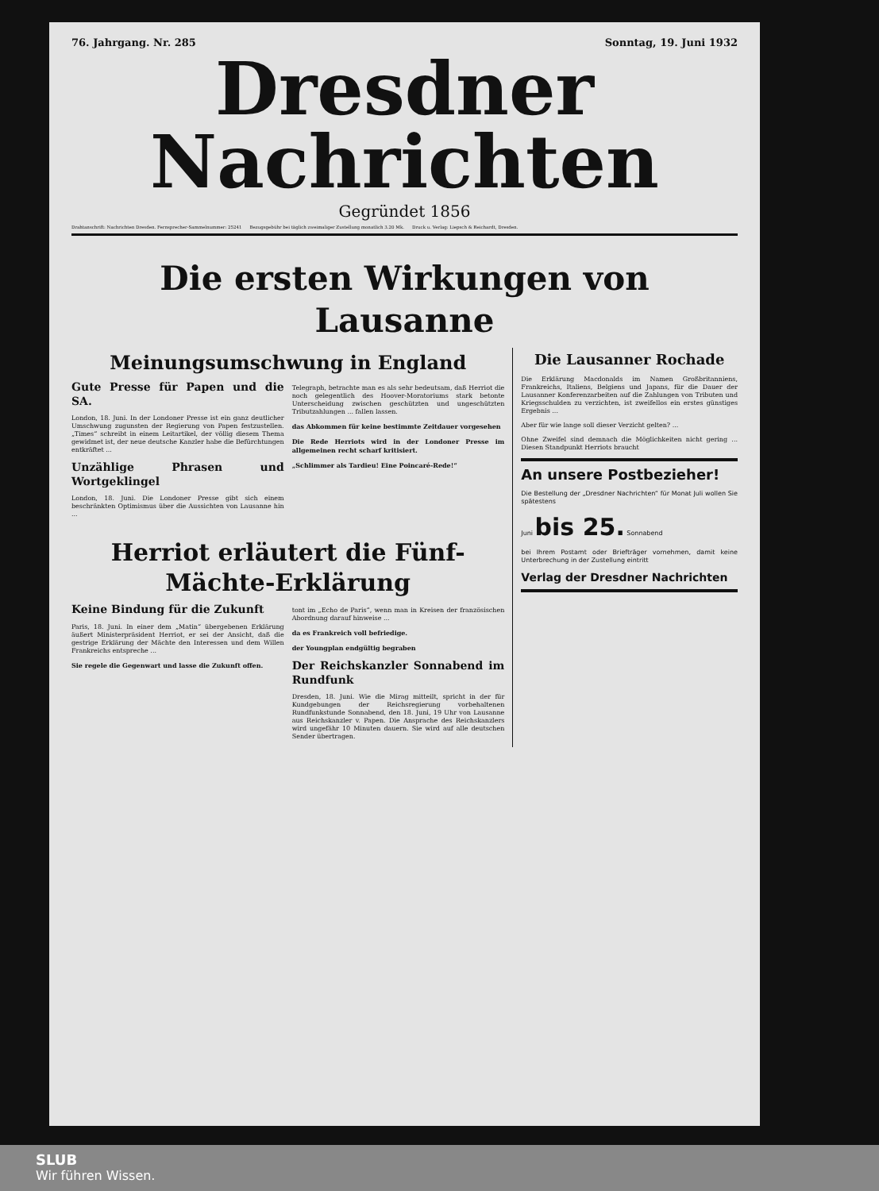76. Jahrgang. Nr. 285 Sonntag, 19. Juni 1932
Dresdner Nachrichten
Gegründet 1856
Drahtanschrift: Nachrichten Dresden. Fernsprecher-Sammelnummer: 25241
Bezugsgebühr bei täglich zweimaliger Zustellung monatlich 3.20 Mk.
Druck u. Verlag: Liepsch & Reichardt, Dresden.
Die ersten Wirkungen von Lausanne
Meinungsumschwung in England
Gute Presse für Papen und die SA.
London, 18. Juni. In der Londoner Presse ist ein ganz deutlicher Umschwung zugunsten der Regierung von Papen festzustellen. „Times“ schreibt in einem Leitartikel, der völlig diesem Thema gewidmet ist, der neue deutsche Kanzler habe die Befürchtungen entkräftet ...
Unzählige Phrasen und Wortgeklingel
London, 18. Juni. Die Londoner Presse gibt sich einem beschränkten Optimismus über die Aussichten von Lausanne hin ...
Telegraph, betrachte man es als sehr bedeutsam, daß Herriot die noch gelegentlich des Hoover-Moratoriums stark betonte Unterscheidung zwischen geschützten und ungeschützten Tributzahlungen ... fallen lassen.
das Abkommen für keine bestimmte Zeitdauer vorgesehen
Die Rede Herriots wird in der Londoner Presse im allgemeinen recht scharf kritisiert.
„Schlimmer als Tardieu! Eine Poincaré-Rede!“
Herriot erläutert die Fünf-Mächte-Erklärung
Keine Bindung für die Zukunft
Paris, 18. Juni. In einer dem „Matin“ übergebenen Erklärung äußert Ministerpräsident Herriot, er sei der Ansicht, daß die gestrige Erklärung der Mächte den Interessen und dem Willen Frankreichs entspreche ...
Sie regele die Gegenwart und lasse die Zukunft offen.
tont im „Echo de Paris“, wenn man in Kreisen der französischen Abordnung darauf hinweise ...
da es Frankreich voll befriedige.
der Youngplan endgültig begraben
Der Reichskanzler Sonnabend im Rundfunk
Dresden, 18. Juni. Wie die Mirag mitteilt, spricht in der für Kundgebungen der Reichsregierung vorbehaltenen Rundfunkstunde Sonnabend, den 18. Juni, 19 Uhr von Lausanne aus Reichskanzler v. Papen. Die Ansprache des Reichskanzlers wird ungefähr 10 Minuten dauern. Sie wird auf alle deutschen Sender übertragen.
Die Lausanner Rochade
Die Erklärung Macdonalds im Namen Großbritanniens, Frankreichs, Italiens, Belgiens und Japans, für die Dauer der Lausanner Konferenzarbeiten auf die Zahlungen von Tributen und Kriegsschulden zu verzichten, ist zweifellos ein erstes günstiges Ergebnis ...
Aber für wie lange soll dieser Verzicht gelten? ...
Ohne Zweifel sind demnach die Möglichkeiten nicht gering ... Diesen Standpunkt Herriots braucht
An unsere Postbezieher!
Die Bestellung der „Dresdner Nachrichten“ für Monat Juli wollen Sie spätestens
Juni bis 25. Sonnabend
bei Ihrem Postamt oder Briefträger vornehmen, damit keine Unterbrechung in der Zustellung eintritt
Verlag der Dresdner Nachrichten
SLUB
Wir führen Wissen.